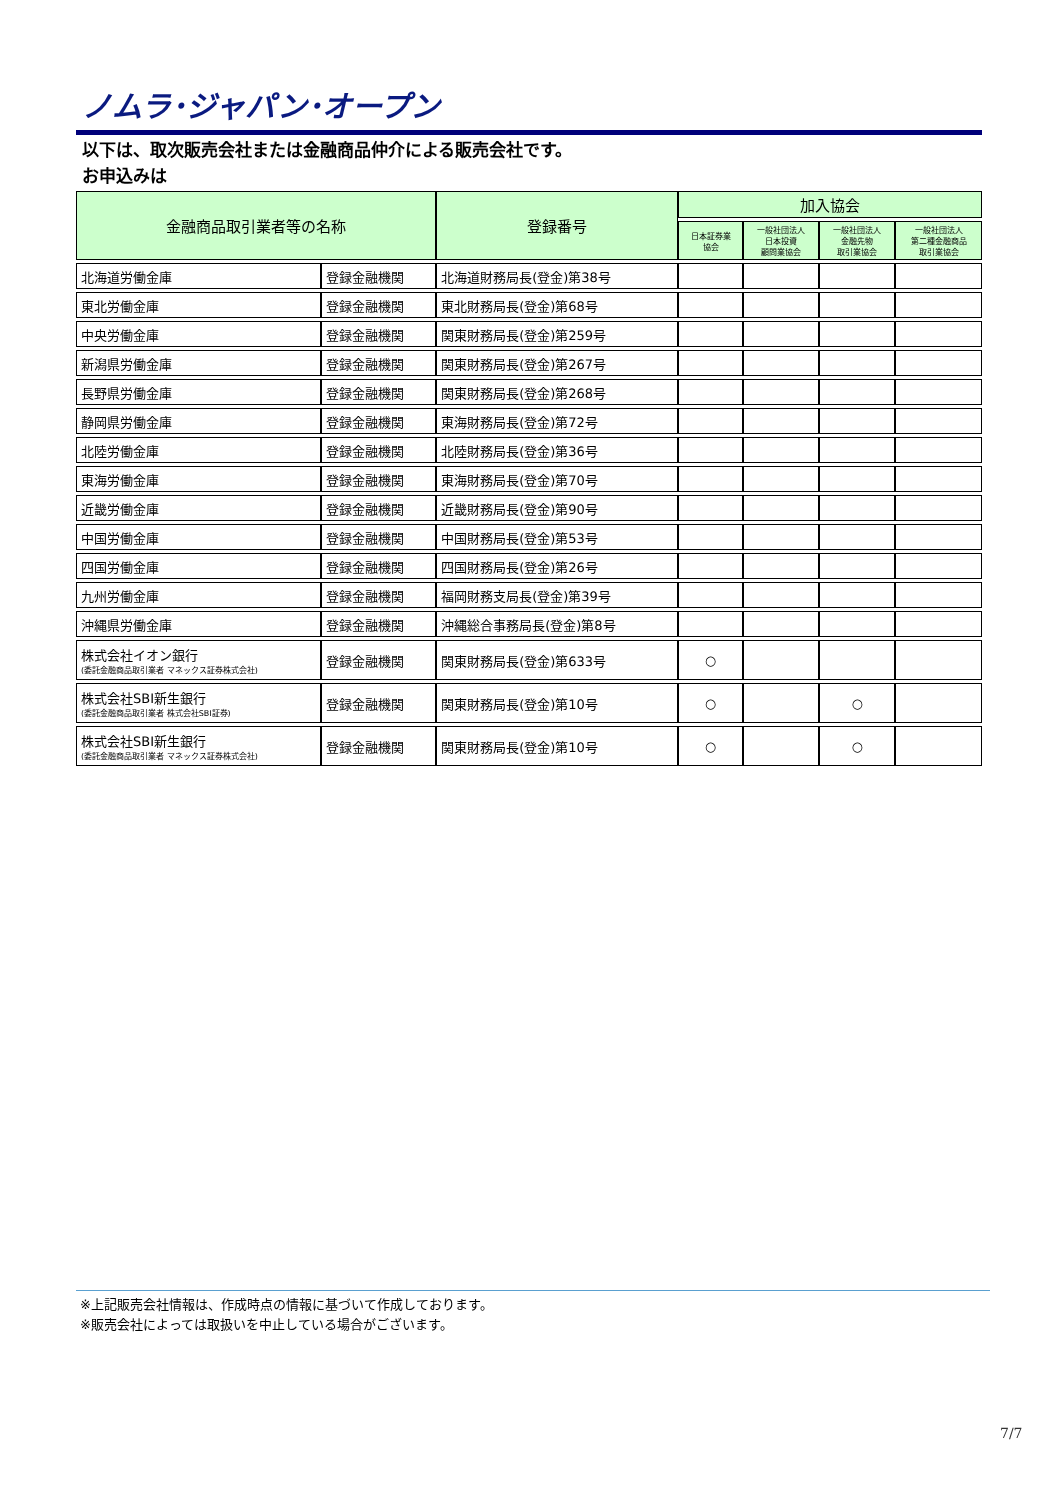ノムラ･ジャパン･オープン
以下は、取次販売会社または金融商品仲介による販売会社です。
お申込みは
| 金融商品取引業者等の名称 | | 登録番号 | 加入協会 | | | |
| --- | --- | --- | --- | --- | --- | --- |
| | | | 日本証券業 協会 | 一般社団法人 日本投資 顧問業協会 | 一般社団法人 金融先物 取引業協会 | 一般社団法人 第二種金融商品 取引業協会 |
| 北海道労働金庫 | 登録金融機関 | 北海道財務局長(登金)第38号 | | | | |
| 東北労働金庫 | 登録金融機関 | 東北財務局長(登金)第68号 | | | | |
| 中央労働金庫 | 登録金融機関 | 関東財務局長(登金)第259号 | | | | |
| 新潟県労働金庫 | 登録金融機関 | 関東財務局長(登金)第267号 | | | | |
| 長野県労働金庫 | 登録金融機関 | 関東財務局長(登金)第268号 | | | | |
| 静岡県労働金庫 | 登録金融機関 | 東海財務局長(登金)第72号 | | | | |
| 北陸労働金庫 | 登録金融機関 | 北陸財務局長(登金)第36号 | | | | |
| 東海労働金庫 | 登録金融機関 | 東海財務局長(登金)第70号 | | | | |
| 近畿労働金庫 | 登録金融機関 | 近畿財務局長(登金)第90号 | | | | |
| 中国労働金庫 | 登録金融機関 | 中国財務局長(登金)第53号 | | | | |
| 四国労働金庫 | 登録金融機関 | 四国財務局長(登金)第26号 | | | | |
| 九州労働金庫 | 登録金融機関 | 福岡財務支局長(登金)第39号 | | | | |
| 沖縄県労働金庫 | 登録金融機関 | 沖縄総合事務局長(登金)第8号 | | | | |
| 株式会社イオン銀行 (委託金融商品取引業者 マネックス証券株式会社) | 登録金融機関 | 関東財務局長(登金)第633号 | ○ | | | |
| 株式会社SBI新生銀行 (委託金融商品取引業者 株式会社SBI証券) | 登録金融機関 | 関東財務局長(登金)第10号 | ○ | | ○ | |
| 株式会社SBI新生銀行 (委託金融商品取引業者 マネックス証券株式会社) | 登録金融機関 | 関東財務局長(登金)第10号 | ○ | | ○ | |
※上記販売会社情報は、作成時点の情報に基づいて作成しております。
※販売会社によっては取扱いを中止している場合がございます。
7/7